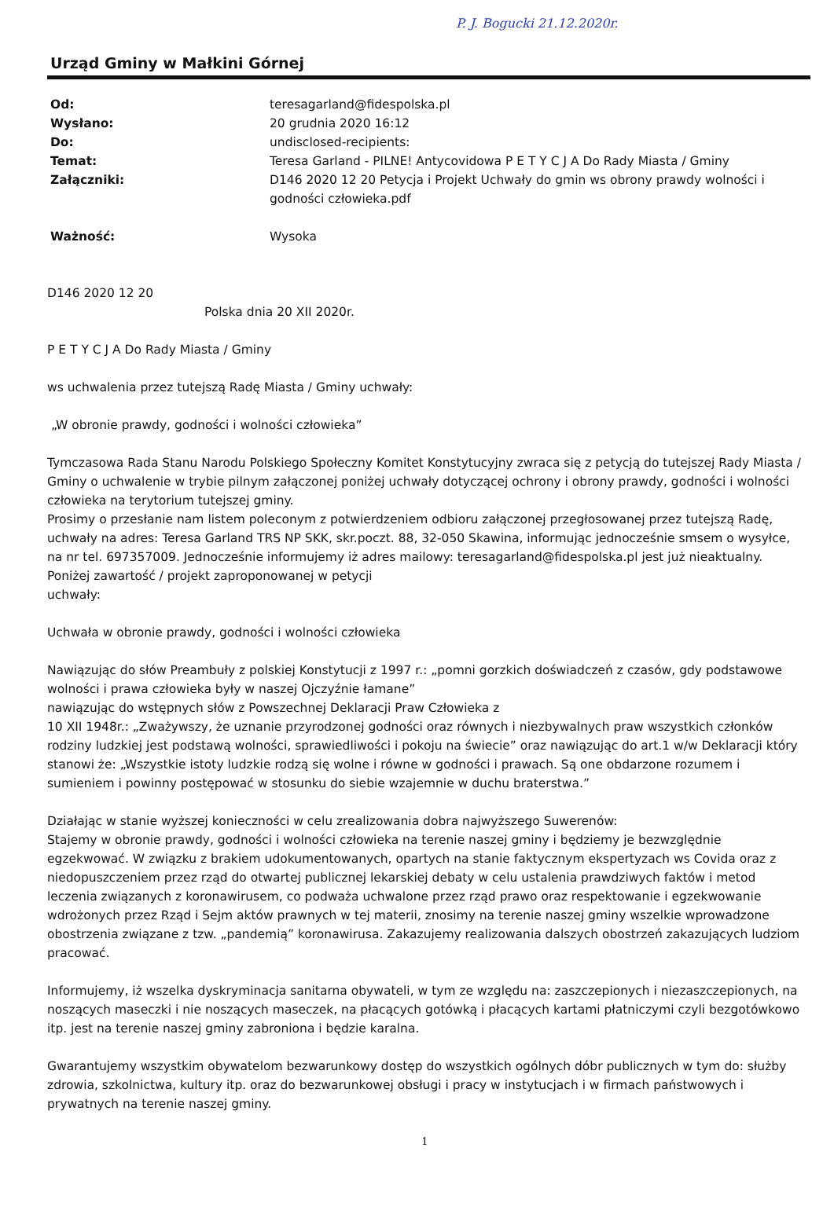P. J. Bogucki 21.12.2020r.
Urząd Gminy w Małkini Górnej
| Od: | teresagarland@fidespolska.pl |
| Wysłano: | 20 grudnia 2020 16:12 |
| Do: | undisclosed-recipients: |
| Temat: | Teresa Garland - PILNE! Antycovidowa P E T Y C J A Do Rady Miasta / Gminy |
| Załączniki: | D146 2020 12 20 Petycja i Projekt Uchwały do gmin ws obrony prawdy wolności i godności człowieka.pdf |
| Ważność: | Wysoka |
D146 2020 12 20
Polska dnia 20 XII 2020r.
P E T Y C J A Do Rady Miasta / Gminy
ws uchwalenia przez tutejszą Radę Miasta / Gminy uchwały:
„W obronie prawdy, godności i wolności człowieka”
Tymczasowa Rada Stanu Narodu Polskiego Społeczny Komitet Konstytucyjny zwraca się z petycją do tutejszej Rady Miasta / Gminy o uchwalenie w trybie pilnym załączonej poniżej uchwały dotyczącej ochrony i obrony prawdy, godności i wolności człowieka na terytorium tutejszej gminy.
Prosimy o przesłanie nam listem poleconym z potwierdzeniem odbioru załączonej przegłosowanej przez tutejszą Radę, uchwały na adres: Teresa Garland TRS NP SKK, skr.poczt. 88, 32-050 Skawina, informując jednocześnie smsem o wysyłce, na nr tel. 697357009. Jednocześnie informujemy iż adres mailowy: teresagarland@fidespolska.pl jest już nieaktualny. Poniżej zawartość / projekt zaproponowanej w petycji
uchwały:
Uchwała w obronie prawdy, godności i wolności człowieka
Nawiązując do słów Preambuły z polskiej Konstytucji z 1997 r.: „pomni gorzkich doświadczeń z czasów, gdy podstawowe wolności i prawa człowieka były w naszej Ojczyźnie łamane”
nawiązując do wstępnych słów z Powszechnej Deklaracji Praw Człowieka z
10 XII 1948r.: „Zważywszy, że uznanie przyrodzonej godności oraz równych i niezbywalnych praw wszystkich członków rodziny ludzkiej jest podstawą wolności, sprawiedliwości i pokoju na świecie” oraz nawiązując do art.1 w/w Deklaracji który stanowi że: „Wszystkie istoty ludzkie rodzą się wolne i równe w godności i prawach. Są one obdarzone rozumem i sumieniem i powinny postępować w stosunku do siebie wzajemnie w duchu braterstwa.”
Działając w stanie wyższej konieczności w celu zrealizowania dobra najwyższego Suwerenów:
Stajemy w obronie prawdy, godności i wolności człowieka na terenie naszej gminy i będziemy je bezwzględnie egzekwować. W związku z brakiem udokumentowanych, opartych na stanie faktycznym ekspertyzach ws Covida oraz z niedopuszczeniem przez rząd do otwartej publicznej lekarskiej debaty w celu ustalenia prawdziwych faktów i metod leczenia związanych z koronawirusem, co podważa uchwalone przez rząd prawo oraz respektowanie i egzekwowanie wdrożonych przez Rząd i Sejm aktów prawnych w tej materii, znosimy na terenie naszej gminy wszelkie wprowadzone obostrzenia związane z tzw. „pandemią” koronawirusa. Zakazujemy realizowania dalszych obostrzeń zakazujących ludziom pracować.
Informujemy, iż wszelka dyskryminacja sanitarna obywateli, w tym ze względu na: zaszczepionych i niezaszczepionych, na noszących maseczki i nie noszących maseczek, na płacących gotówką i płacących kartami płatniczymi czyli bezgotówkowo itp. jest na terenie naszej gminy zabroniona i będzie karalna.
Gwarantujemy wszystkim obywatelom bezwarunkowy dostęp do wszystkich ogólnych dóbr publicznych w tym do: służby zdrowia, szkolnictwa, kultury itp. oraz do bezwarunkowej obsługi i pracy w instytucjach i w firmach państwowych i prywatnych na terenie naszej gminy.
1